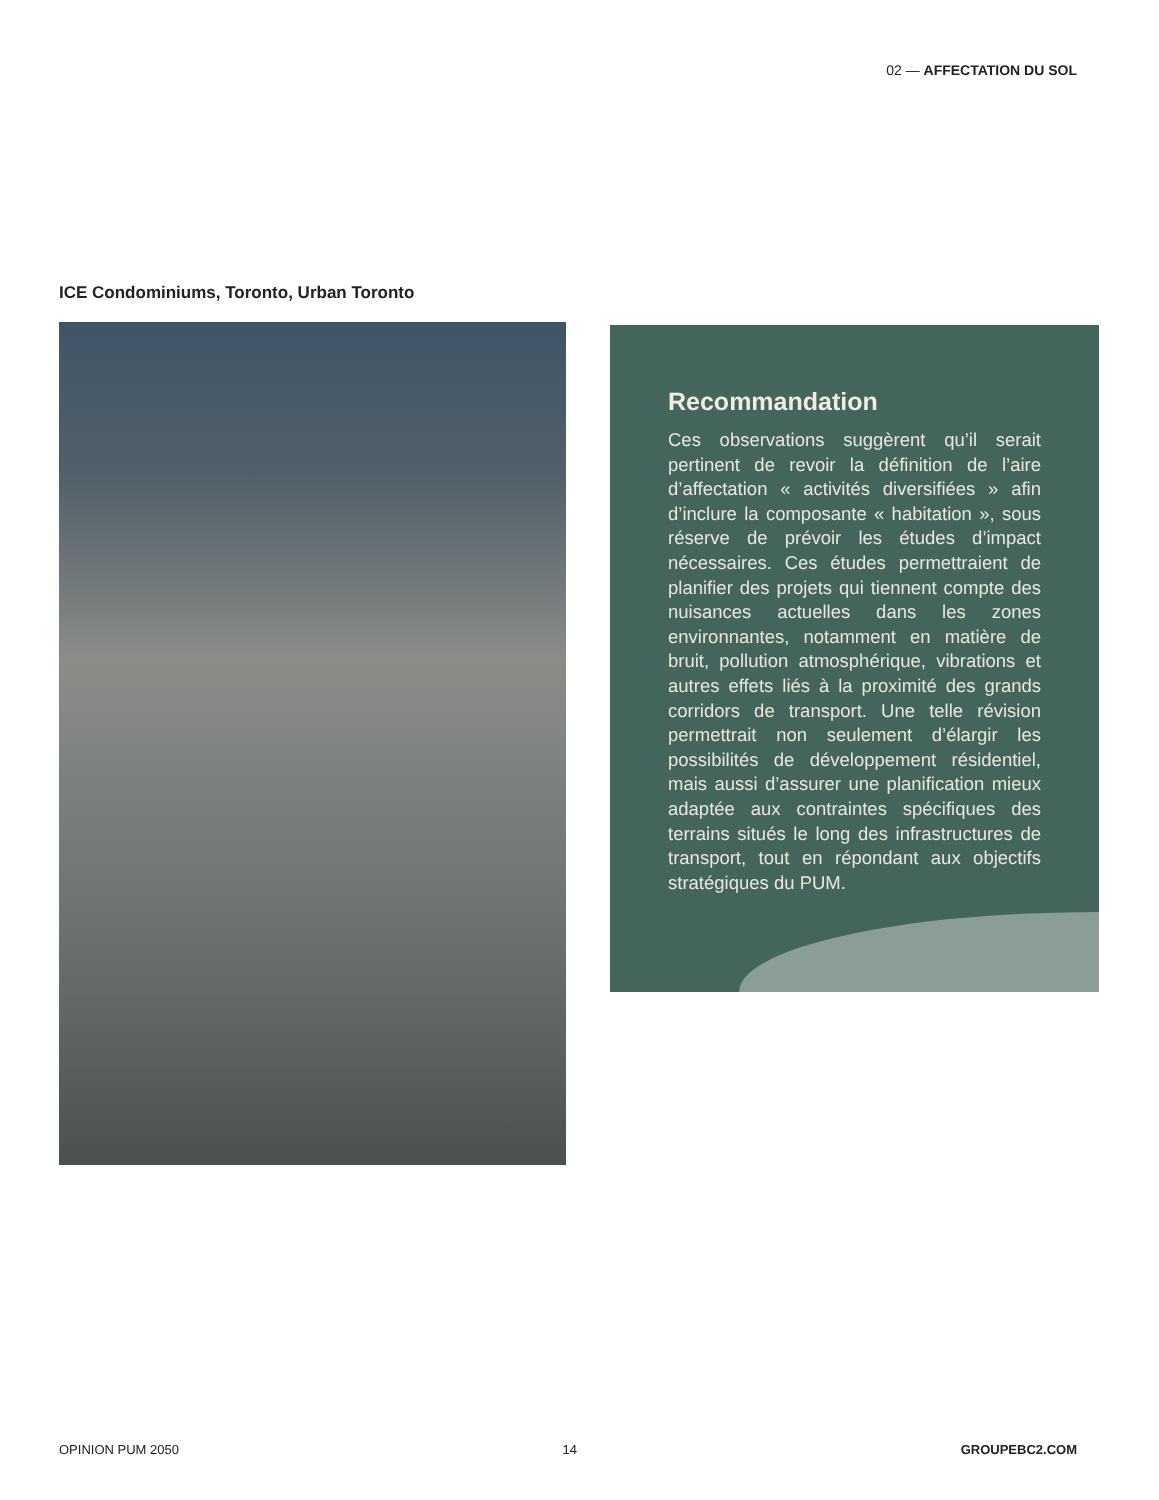02 — AFFECTATION DU SOL
ICE Condominiums, Toronto, Urban Toronto
Recommandation
Ces observations suggèrent qu’il serait pertinent de revoir la définition de l’aire d’affectation « activités diversifiées » afin d’inclure la composante « habitation », sous réserve de prévoir les études d’impact nécessaires. Ces études permettraient de planifier des projets qui tiennent compte des nuisances actuelles dans les zones environnantes, notamment en matière de bruit, pollution atmosphérique, vibrations et autres effets liés à la proximité des grands corridors de transport. Une telle révision permettrait non seulement d’élargir les possibilités de développement résidentiel, mais aussi d’assurer une planification mieux adaptée aux contraintes spécifiques des terrains situés le long des infrastructures de transport, tout en répondant aux objectifs stratégiques du PUM.
OPINION PUM 2050 14 GROUPEBC2.COM